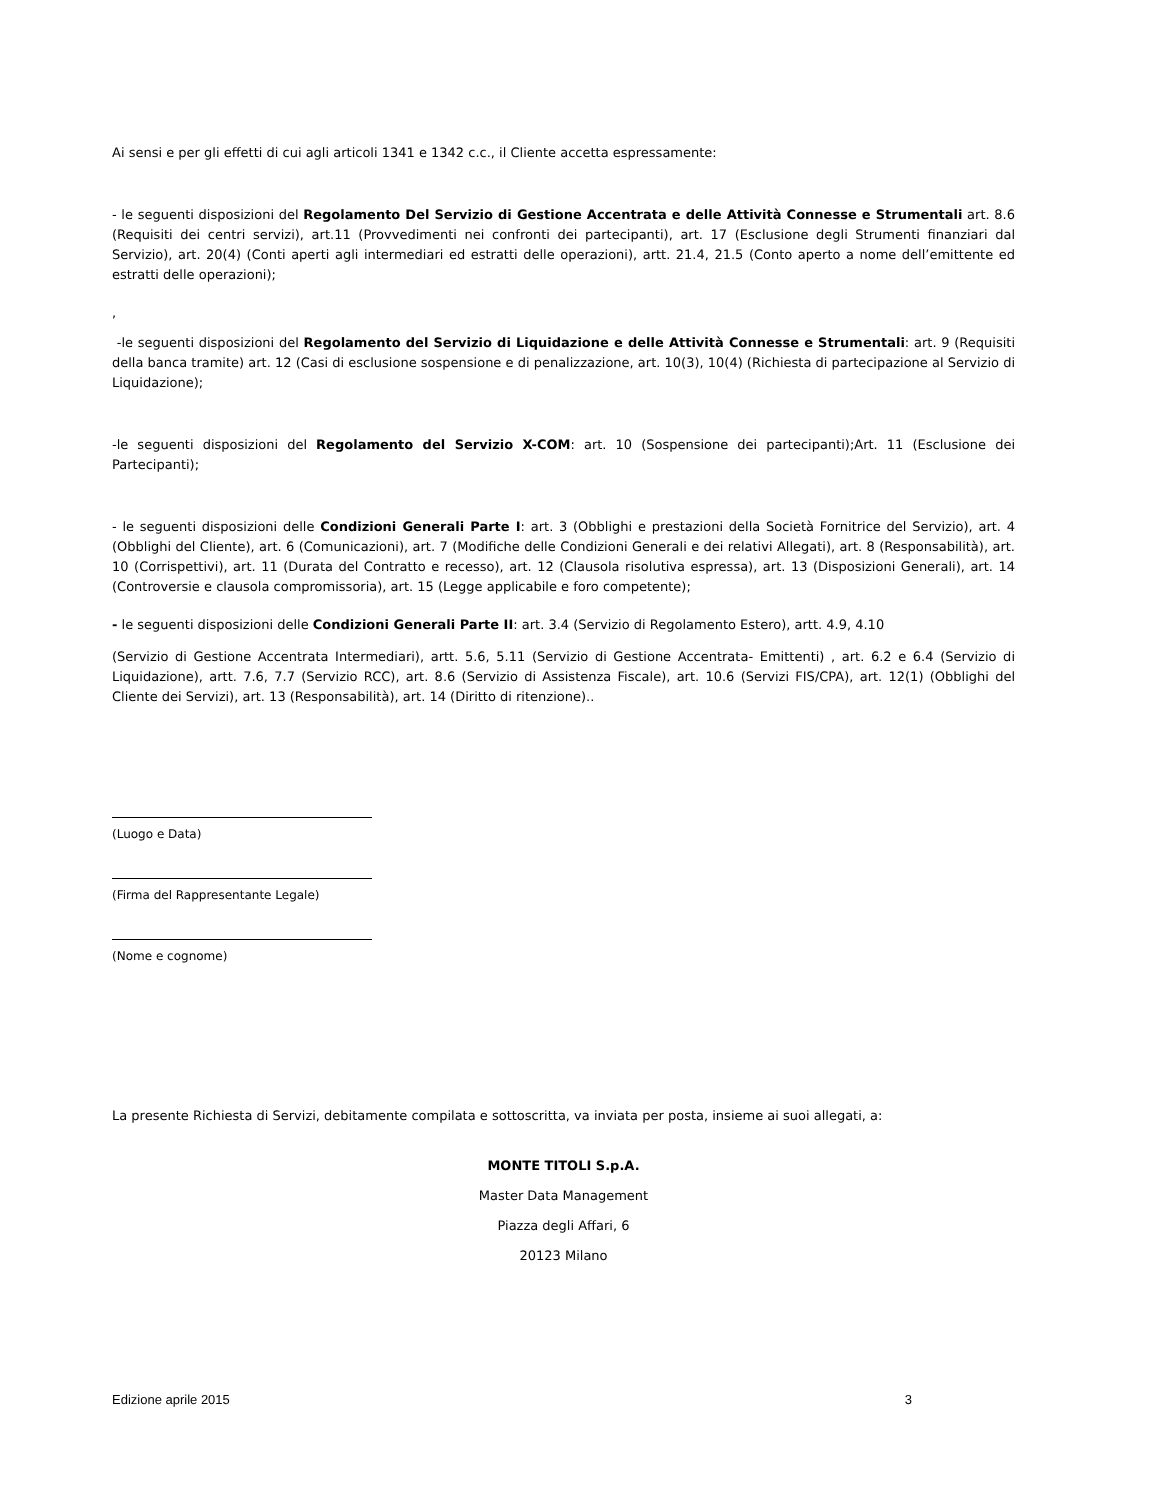Ai sensi e per gli effetti di cui agli articoli 1341 e 1342 c.c., il Cliente accetta espressamente:
- le seguenti disposizioni del Regolamento Del Servizio di Gestione Accentrata e delle Attività Connesse e Strumentali art. 8.6 (Requisiti dei centri servizi), art.11 (Provvedimenti nei confronti dei partecipanti), art. 17 (Esclusione degli Strumenti finanziari dal Servizio), art. 20(4) (Conti aperti agli intermediari ed estratti delle operazioni), artt. 21.4, 21.5 (Conto aperto a nome dell’emittente ed estratti delle operazioni);
,
-le seguenti disposizioni del Regolamento del Servizio di Liquidazione e delle Attività Connesse e Strumentali: art. 9 (Requisiti della banca tramite) art. 12 (Casi di esclusione sospensione e di penalizzazione, art. 10(3), 10(4) (Richiesta di partecipazione al Servizio di Liquidazione);
-le seguenti disposizioni del Regolamento del Servizio X-COM: art. 10 (Sospensione dei partecipanti);Art. 11 (Esclusione dei Partecipanti);
- le seguenti disposizioni delle Condizioni Generali Parte I: art. 3 (Obblighi e prestazioni della Società Fornitrice del Servizio), art. 4 (Obblighi del Cliente), art. 6 (Comunicazioni), art. 7 (Modifiche delle Condizioni Generali e dei relativi Allegati), art. 8 (Responsabilità), art. 10 (Corrispettivi), art. 11 (Durata del Contratto e recesso), art. 12 (Clausola risolutiva espressa), art. 13 (Disposizioni Generali), art. 14 (Controversie e clausola compromissoria), art. 15 (Legge applicabile e foro competente);
- le seguenti disposizioni delle Condizioni Generali Parte II: art. 3.4 (Servizio di Regolamento Estero), artt. 4.9, 4.10
(Servizio di Gestione Accentrata Intermediari), artt. 5.6, 5.11 (Servizio di Gestione Accentrata- Emittenti) , art. 6.2 e 6.4 (Servizio di Liquidazione), artt. 7.6, 7.7 (Servizio RCC), art. 8.6 (Servizio di Assistenza Fiscale), art. 10.6 (Servizi FIS/CPA), art. 12(1) (Obblighi del Cliente dei Servizi), art. 13 (Responsabilità), art. 14 (Diritto di ritenzione)..
(Luogo e Data)
(Firma del Rappresentante Legale)
(Nome e cognome)
La presente Richiesta di Servizi, debitamente compilata e sottoscritta, va inviata per posta, insieme ai suoi allegati, a:
MONTE TITOLI S.p.A.
Master Data Management
Piazza degli Affari, 6
20123 Milano
Edizione aprile 2015 3